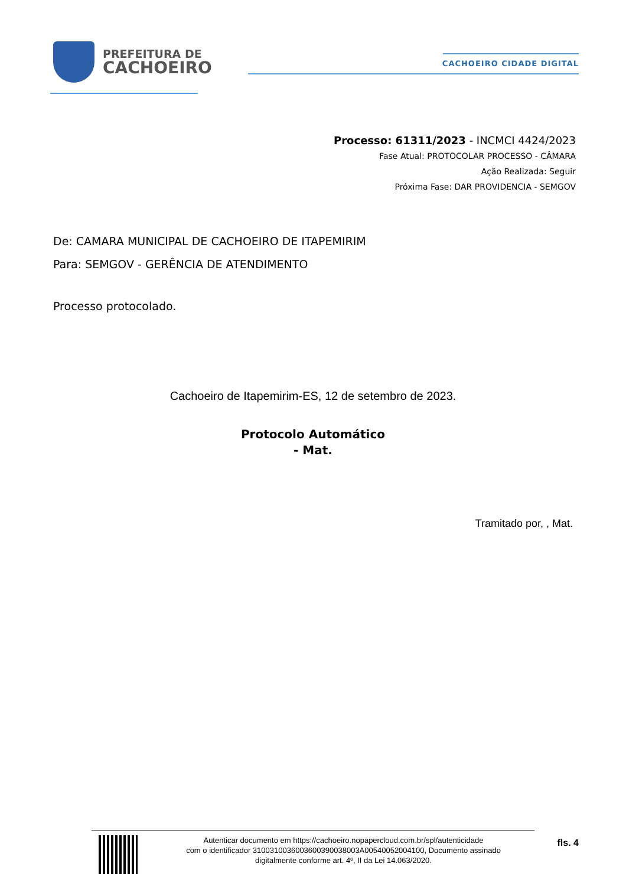PREFEITURA DE
CACHOEIRO
CACHOEIRO CIDADE DIGITAL
Processo: 61311/2023 - INCMCI 4424/2023
Fase Atual: PROTOCOLAR PROCESSO - CÂMARA
Ação Realizada: Seguir
Próxima Fase: DAR PROVIDENCIA - SEMGOV
De: CAMARA MUNICIPAL DE CACHOEIRO DE ITAPEMIRIM
Para: SEMGOV - GERÊNCIA DE ATENDIMENTO
Processo protocolado.
Cachoeiro de Itapemirim-ES, 12 de setembro de 2023.
Protocolo Automático
- Mat.
Tramitado por, , Mat.
Autenticar documento em https://cachoeiro.nopapercloud.com.br/spl/autenticidade
com o identificador 3100310036003600390038003A00540052004100, Documento assinado
digitalmente conforme art. 4º, II da Lei 14.063/2020.
fls. 4